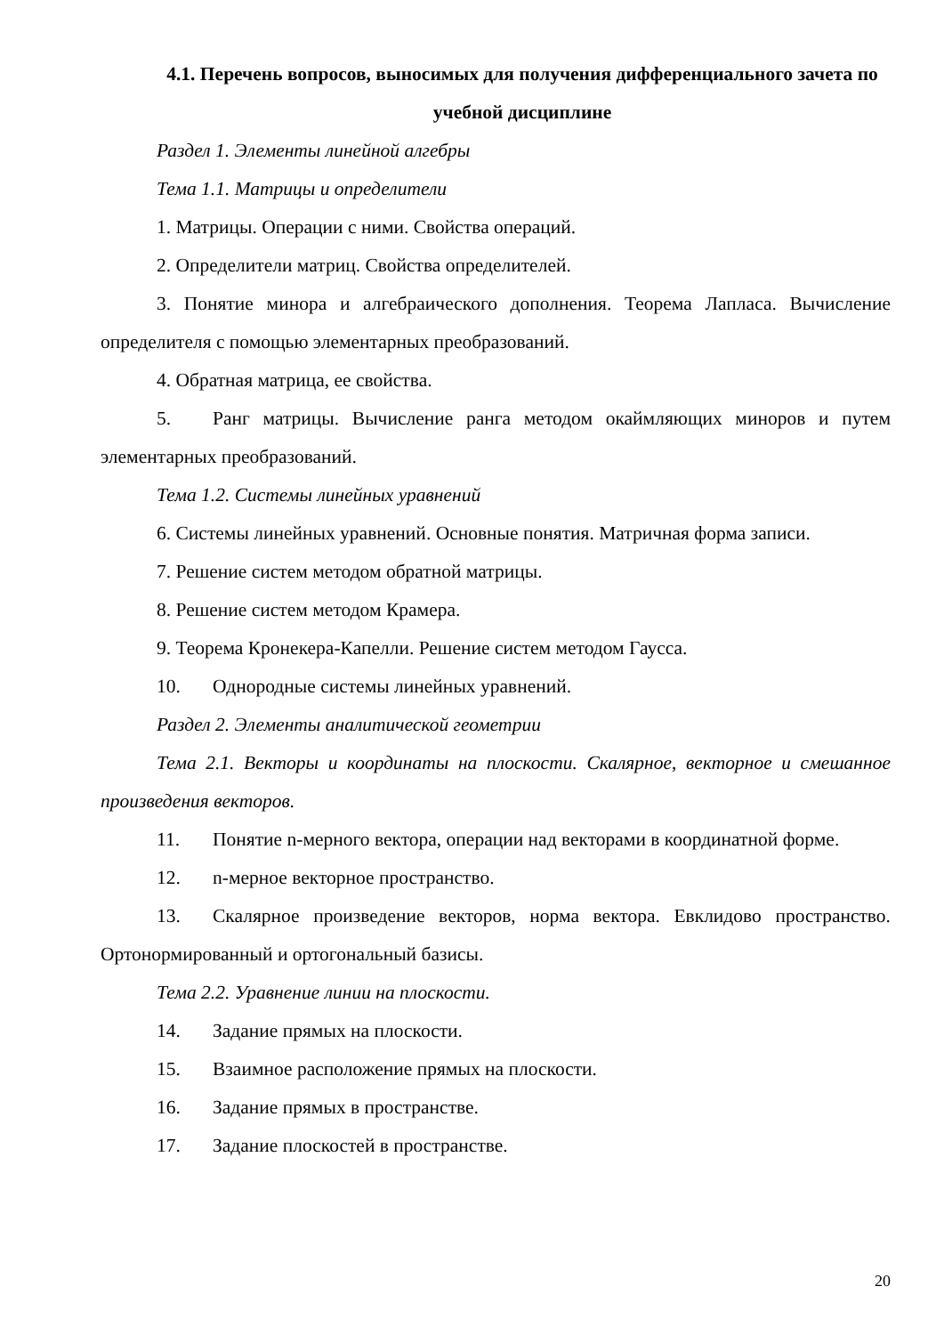4.1. Перечень вопросов, выносимых для получения дифференциального зачета по учебной дисциплине
Раздел 1. Элементы линейной алгебры
Тема 1.1. Матрицы и определители
1. Матрицы. Операции с ними. Свойства операций.
2. Определители матриц. Свойства определителей.
3. Понятие минора и алгебраического дополнения. Теорема Лапласа. Вычисление определителя с помощью элементарных преобразований.
4. Обратная матрица, ее свойства.
5. Ранг матрицы. Вычисление ранга методом окаймляющих миноров и путем элементарных преобразований.
Тема 1.2. Системы линейных уравнений
6. Системы линейных уравнений. Основные понятия. Матричная форма записи.
7. Решение систем методом обратной матрицы.
8. Решение систем методом Крамера.
9. Теорема Кронекера-Капелли. Решение систем методом Гаусса.
10. Однородные системы линейных уравнений.
Раздел 2. Элементы аналитической геометрии
Тема 2.1. Векторы и координаты на плоскости. Скалярное, векторное и смешанное произведения векторов.
11. Понятие n-мерного вектора, операции над векторами в координатной форме.
12. n-мерное векторное пространство.
13. Скалярное произведение векторов, норма вектора. Евклидово пространство. Ортонормированный и ортогональный базисы.
Тема 2.2. Уравнение линии на плоскости.
14. Задание прямых на плоскости.
15. Взаимное расположение прямых на плоскости.
16. Задание прямых в пространстве.
17. Задание плоскостей в пространстве.
20